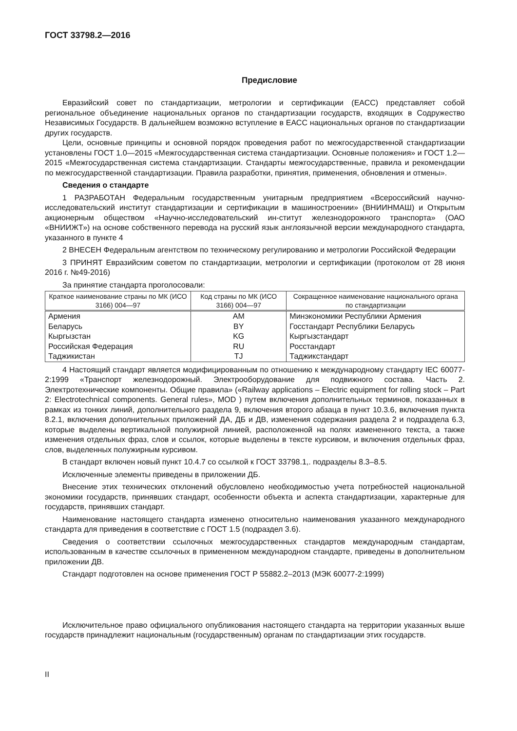ГОСТ 33798.2—2016
Предисловие
Евразийский совет по стандартизации, метрологии и сертификации (ЕАСС) представляет собой региональное объединение национальных органов по стандартизации государств, входящих в Содружество Независимых Государств. В дальнейшем возможно вступление в ЕАСС национальных органов по стандартизации других государств.
Цели, основные принципы и основной порядок проведения работ по межгосударственной стандартизации установлены ГОСТ 1.0—2015 «Межгосударственная система стандартизации. Основные положения» и ГОСТ 1.2—2015 «Межгосударственная система стандартизации. Стандарты межгосударственные, правила и рекомендации по межгосударственной стандартизации. Правила разработки, принятия, применения, обновления и отмены».
Сведения о стандарте
1 РАЗРАБОТАН Федеральным государственным унитарным предприятием «Всероссийский научно-исследовательский институт стандартизации и сертификации в машиностроении» (ВНИИНМАШ) и Открытым акционерным обществом «Научно-исследовательский ин-ститут железнодорожного транспорта» (ОАО «ВНИИЖТ») на основе собственного перевода на русский язык англоязычной версии международного стандарта, указанного в пункте 4
2 ВНЕСЕН Федеральным агентством по техническому регулированию и метрологии Российской Федерации
3 ПРИНЯТ Евразийским советом по стандартизации, метрологии и сертификации (протоколом от 28 июня 2016 г. №49-2016)
За принятие стандарта проголосовали:
| Краткое наименование страны по МК (ИСО 3166) 004—97 | Код страны по МК (ИСО 3166) 004—97 | Сокращенное наименование национального органа по стандартизации |
| --- | --- | --- |
| Армения | AM | Минэкономики Республики Армения |
| Беларусь | BY | Госстандарт Республики Беларусь |
| Кыргызстан | KG | Кыргызстандарт |
| Российская Федерация | RU | Росстандарт |
| Таджикистан | TJ | Таджикстандарт |
4 Настоящий стандарт является модифицированным по отношению к международному стандарту IEC 60077-2:1999 «Транспорт железнодорожный. Электрооборудование для подвижного состава. Часть 2. Электротехнические компоненты. Общие правила» («Railway applications – Electric equipment for rolling stock – Part 2: Electrotechnical components. General rules», MOD ) путем включения дополнительных терминов, показанных в рамках из тонких линий, дополнительного раздела 9, включения второго абзаца в пункт 10.3.6, включения пункта 8.2.1, включения дополнительных приложений ДА, ДБ и ДВ, изменения содержания раздела 2 и подраздела 6.3, которые выделены вертикальной полужирной линией, расположенной на полях измененного текста, а также изменения отдельных фраз, слов и ссылок, которые выделены в тексте курсивом, и включения отдельных фраз, слов, выделенных полужирным курсивом.
В стандарт включен новый пункт 10.4.7 со ссылкой к ГОСТ 33798.1,. подразделы 8.3–8.5.
Исключенные элементы приведены в приложении ДБ.
Внесение этих технических отклонений обусловлено необходимостью учета потребностей национальной экономики государств, принявших стандарт, особенности объекта и аспекта стандартизации, характерные для государств, принявших стандарт.
Наименование настоящего стандарта изменено относительно наименования указанного международного стандарта для приведения в соответствие с ГОСТ 1.5 (подраздел 3.6).
Сведения о соответствии ссылочных межгосударственных стандартов международным стандартам, использованным в качестве ссылочных в примененном международном стандарте, приведены в дополнительном приложении ДВ.
Стандарт подготовлен на основе применения ГОСТ Р 55882.2–2013 (МЭК 60077-2:1999)
Исключительное право официального опубликования настоящего стандарта на территории указанных выше государств принадлежит национальным (государственным) органам по стандартизации этих государств.
II